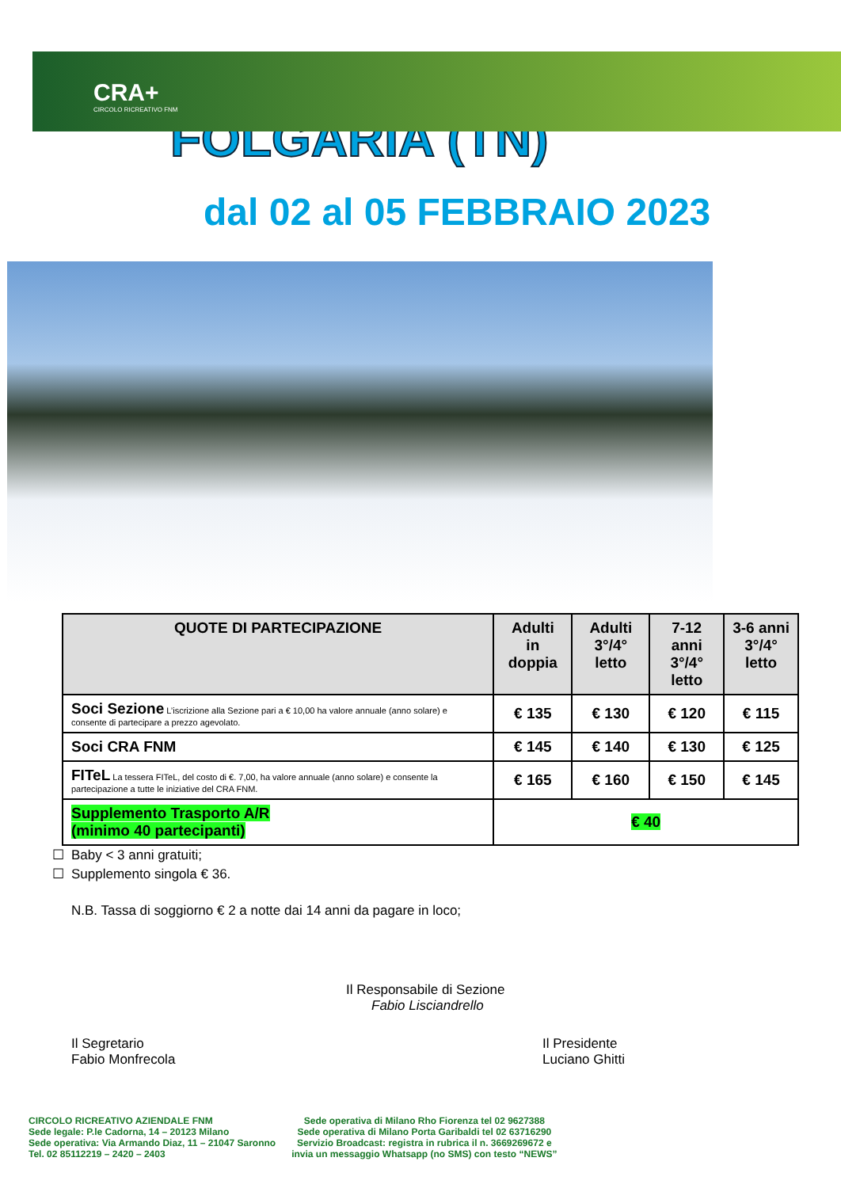CRA+
CIRCOLO RICREATIVO FNM
FOLGARIA (TN)
dal 02 al 05 FEBBRAIO 2023
| QUOTE DI PARTECIPAZIONE | Adulti in doppia | Adulti 3°/4° letto | 7-12 anni 3°/4° letto | 3-6 anni 3°/4° letto |
| --- | --- | --- | --- | --- |
| Soci Sezione L’iscrizione alla Sezione pari a € 10,00 ha valore annuale (anno solare) e consente di partecipare a prezzo agevolato. | € 135 | € 130 | € 120 | € 115 |
| Soci CRA FNM | € 145 | € 140 | € 130 | € 125 |
| FITeL La tessera FITeL, del costo di €. 7,00, ha valore annuale (anno solare) e consente la partecipazione a tutte le iniziative del CRA FNM. | € 165 | € 160 | € 150 | € 145 |
| Supplemento Trasporto A/R (minimo 40 partecipanti) | € 40 | | | |
Baby < 3 anni gratuiti;
Supplemento singola € 36.
N.B. Tassa di soggiorno € 2 a notte dai 14 anni da pagare in loco;
Il Responsabile di Sezione
Fabio Lisciandrello
Il Segretario
Fabio Monfrecola
Il Presidente
Luciano Ghitti
CIRCOLO RICREATIVO AZIENDALE FNM
Sede legale: P.le Cadorna, 14 – 20123 Milano
Sede operativa: Via Armando Diaz, 11 – 21047 Saronno
Tel. 02 85112219 – 2420 – 2403
Sede operativa di Milano Rho Fiorenza tel 02 9627388
Sede operativa di Milano Porta Garibaldi tel 02 63716290
Servizio Broadcast: registra in rubrica il n. 3669269672 e
invia un messaggio Whatsapp (no SMS) con testo “NEWS”